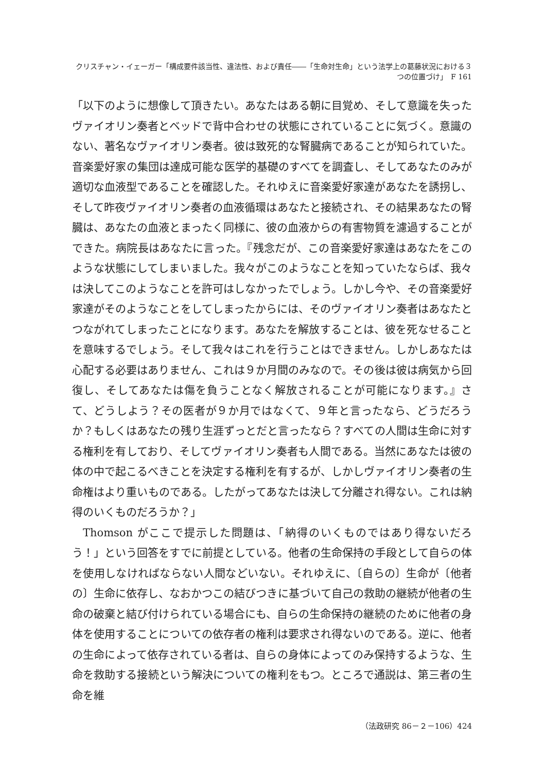クリスチャン・イェーガー「構成要件該当性、違法性、および責任――「生命対生命」という法学上の葛藤状況における３つの位置づけ」　F 161
「以下のように想像して頂きたい。あなたはある朝に目覚め、そして意識を失ったヴァイオリン奏者とベッドで背中合わせの状態にされていることに気づく。意識のない、著名なヴァイオリン奏者。彼は致死的な腎臓病であることが知られていた。音楽愛好家の集団は達成可能な医学的基礎のすべてを調査し、そしてあなたのみが適切な血液型であることを確認した。それゆえに音楽愛好家達があなたを誘拐し、そして昨夜ヴァイオリン奏者の血液循環はあなたと接続され、その結果あなたの腎臓は、あなたの血液とまったく同様に、彼の血液からの有害物質を濾過することができた。病院長はあなたに言った。『残念だが、この音楽愛好家達はあなたをこのような状態にしてしまいました。我々がこのようなことを知っていたならば、我々は決してこのようなことを許可はしなかったでしょう。しかし今や、その音楽愛好家達がそのようなことをしてしまったからには、そのヴァイオリン奏者はあなたとつながれてしまったことになります。あなたを解放することは、彼を死なせることを意味するでしょう。そして我々はこれを行うことはできません。しかしあなたは心配する必要はありません、これは９か月間のみなので。その後は彼は病気から回復し、そしてあなたは傷を負うことなく解放されることが可能になります。』さて、どうしよう？その医者が９か月ではなくて、９年と言ったなら、どうだろうか？もしくはあなたの残り生涯ずっとだと言ったなら？すべての人間は生命に対する権利を有しており、そしてヴァイオリン奏者も人間である。当然にあなたは彼の体の中で起こるべきことを決定する権利を有するが、しかしヴァイオリン奏者の生命権はより重いものである。したがってあなたは決して分離され得ない。これは納得のいくものだろうか？」
Thomson がここで提示した問題は、「納得のいくものではあり得ないだろう！」という回答をすでに前提としている。他者の生命保持の手段として自らの体を使用しなければならない人間などいない。それゆえに、〔自らの〕生命が〔他者の〕生命に依存し、なおかつこの結びつきに基づいて自己の救助の継続が他者の生命の破棄と結び付けられている場合にも、自らの生命保持の継続のために他者の身体を使用することについての依存者の権利は要求され得ないのである。逆に、他者の生命によって依存されている者は、自らの身体によってのみ保持するような、生命を救助する接続という解決についての権利をもつ。ところで通説は、第三者の生命を維
（法政研究 86－２－106）424